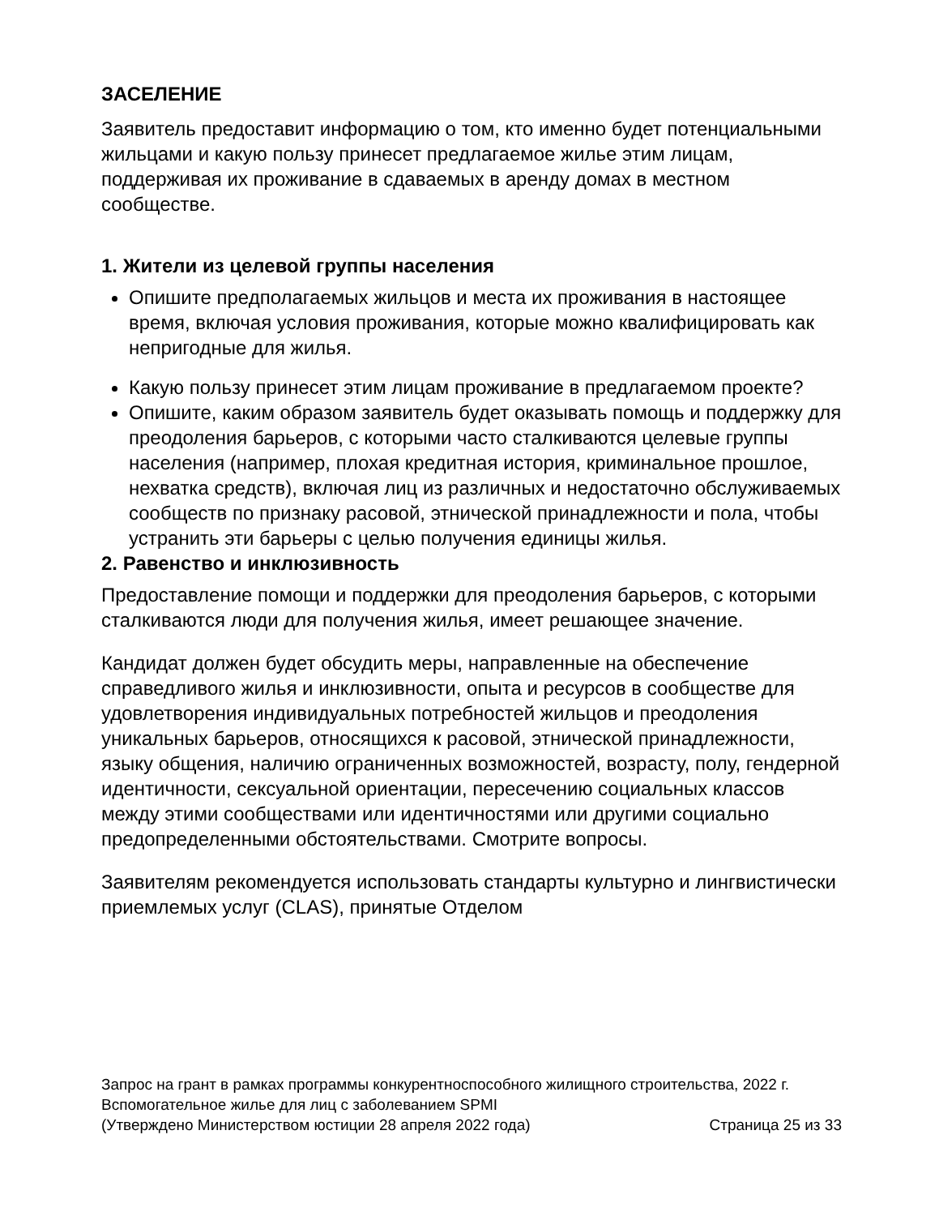ЗАСЕЛЕНИЕ
Заявитель предоставит информацию о том, кто именно будет потенциальными жильцами и какую пользу принесет предлагаемое жилье этим лицам, поддерживая их проживание в сдаваемых в аренду домах в местном сообществе.
1. Жители из целевой группы населения
Опишите предполагаемых жильцов и места их проживания в настоящее время, включая условия проживания, которые можно квалифицировать как непригодные для жилья.
Какую пользу принесет этим лицам проживание в предлагаемом проекте?
Опишите, каким образом заявитель будет оказывать помощь и поддержку для преодоления барьеров, с которыми часто сталкиваются целевые группы населения (например, плохая кредитная история, криминальное прошлое, нехватка средств), включая лиц из различных и недостаточно обслуживаемых сообществ по признаку расовой, этнической принадлежности и пола, чтобы устранить эти барьеры с целью получения единицы жилья.
2. Равенство и инклюзивность
Предоставление помощи и поддержки для преодоления барьеров, с которыми сталкиваются люди для получения жилья, имеет решающее значение.
Кандидат должен будет обсудить меры, направленные на обеспечение справедливого жилья и инклюзивности, опыта и ресурсов в сообществе для удовлетворения индивидуальных потребностей жильцов и преодоления уникальных барьеров, относящихся к расовой, этнической принадлежности, языку общения, наличию ограниченных возможностей, возрасту, полу, гендерной идентичности, сексуальной ориентации, пересечению социальных классов между этими сообществами или идентичностями или другими социально предопределенными обстоятельствами. Смотрите вопросы.
Заявителям рекомендуется использовать стандарты культурно и лингвистически приемлемых услуг (CLAS), принятые Отделом
Запрос на грант в рамках программы конкурентноспособного жилищного строительства, 2022 г.
Вспомогательное жилье для лиц с заболеванием SPMI
(Утверждено Министерством юстиции 28 апреля 2022 года) Страница 25 из 33